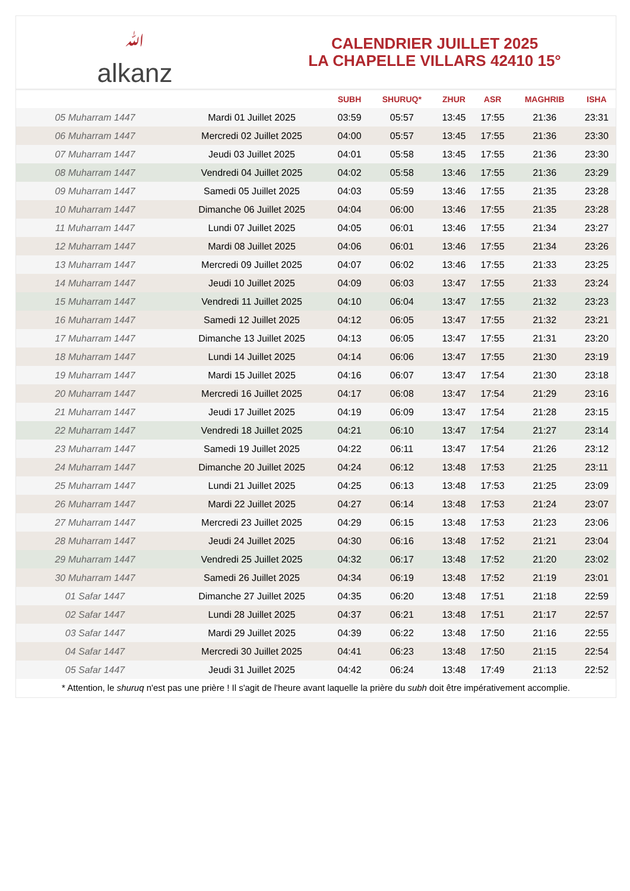ﷲalkanz
CALENDRIER JUILLET 2025
LA CHAPELLE VILLARS 42410 15°
| | | SUBH | SHURUQ* | ZHUR | ASR | MAGHRIB | ISHA |
| --- | --- | --- | --- | --- | --- | --- | --- |
| 05 Muharram 1447 | Mardi 01 Juillet 2025 | 03:59 | 05:57 | 13:45 | 17:55 | 21:36 | 23:31 |
| 06 Muharram 1447 | Mercredi 02 Juillet 2025 | 04:00 | 05:57 | 13:45 | 17:55 | 21:36 | 23:30 |
| 07 Muharram 1447 | Jeudi 03 Juillet 2025 | 04:01 | 05:58 | 13:45 | 17:55 | 21:36 | 23:30 |
| 08 Muharram 1447 | Vendredi 04 Juillet 2025 | 04:02 | 05:58 | 13:46 | 17:55 | 21:36 | 23:29 |
| 09 Muharram 1447 | Samedi 05 Juillet 2025 | 04:03 | 05:59 | 13:46 | 17:55 | 21:35 | 23:28 |
| 10 Muharram 1447 | Dimanche 06 Juillet 2025 | 04:04 | 06:00 | 13:46 | 17:55 | 21:35 | 23:28 |
| 11 Muharram 1447 | Lundi 07 Juillet 2025 | 04:05 | 06:01 | 13:46 | 17:55 | 21:34 | 23:27 |
| 12 Muharram 1447 | Mardi 08 Juillet 2025 | 04:06 | 06:01 | 13:46 | 17:55 | 21:34 | 23:26 |
| 13 Muharram 1447 | Mercredi 09 Juillet 2025 | 04:07 | 06:02 | 13:46 | 17:55 | 21:33 | 23:25 |
| 14 Muharram 1447 | Jeudi 10 Juillet 2025 | 04:09 | 06:03 | 13:47 | 17:55 | 21:33 | 23:24 |
| 15 Muharram 1447 | Vendredi 11 Juillet 2025 | 04:10 | 06:04 | 13:47 | 17:55 | 21:32 | 23:23 |
| 16 Muharram 1447 | Samedi 12 Juillet 2025 | 04:12 | 06:05 | 13:47 | 17:55 | 21:32 | 23:21 |
| 17 Muharram 1447 | Dimanche 13 Juillet 2025 | 04:13 | 06:05 | 13:47 | 17:55 | 21:31 | 23:20 |
| 18 Muharram 1447 | Lundi 14 Juillet 2025 | 04:14 | 06:06 | 13:47 | 17:55 | 21:30 | 23:19 |
| 19 Muharram 1447 | Mardi 15 Juillet 2025 | 04:16 | 06:07 | 13:47 | 17:54 | 21:30 | 23:18 |
| 20 Muharram 1447 | Mercredi 16 Juillet 2025 | 04:17 | 06:08 | 13:47 | 17:54 | 21:29 | 23:16 |
| 21 Muharram 1447 | Jeudi 17 Juillet 2025 | 04:19 | 06:09 | 13:47 | 17:54 | 21:28 | 23:15 |
| 22 Muharram 1447 | Vendredi 18 Juillet 2025 | 04:21 | 06:10 | 13:47 | 17:54 | 21:27 | 23:14 |
| 23 Muharram 1447 | Samedi 19 Juillet 2025 | 04:22 | 06:11 | 13:47 | 17:54 | 21:26 | 23:12 |
| 24 Muharram 1447 | Dimanche 20 Juillet 2025 | 04:24 | 06:12 | 13:48 | 17:53 | 21:25 | 23:11 |
| 25 Muharram 1447 | Lundi 21 Juillet 2025 | 04:25 | 06:13 | 13:48 | 17:53 | 21:25 | 23:09 |
| 26 Muharram 1447 | Mardi 22 Juillet 2025 | 04:27 | 06:14 | 13:48 | 17:53 | 21:24 | 23:07 |
| 27 Muharram 1447 | Mercredi 23 Juillet 2025 | 04:29 | 06:15 | 13:48 | 17:53 | 21:23 | 23:06 |
| 28 Muharram 1447 | Jeudi 24 Juillet 2025 | 04:30 | 06:16 | 13:48 | 17:52 | 21:21 | 23:04 |
| 29 Muharram 1447 | Vendredi 25 Juillet 2025 | 04:32 | 06:17 | 13:48 | 17:52 | 21:20 | 23:02 |
| 30 Muharram 1447 | Samedi 26 Juillet 2025 | 04:34 | 06:19 | 13:48 | 17:52 | 21:19 | 23:01 |
| 01 Safar 1447 | Dimanche 27 Juillet 2025 | 04:35 | 06:20 | 13:48 | 17:51 | 21:18 | 22:59 |
| 02 Safar 1447 | Lundi 28 Juillet 2025 | 04:37 | 06:21 | 13:48 | 17:51 | 21:17 | 22:57 |
| 03 Safar 1447 | Mardi 29 Juillet 2025 | 04:39 | 06:22 | 13:48 | 17:50 | 21:16 | 22:55 |
| 04 Safar 1447 | Mercredi 30 Juillet 2025 | 04:41 | 06:23 | 13:48 | 17:50 | 21:15 | 22:54 |
| 05 Safar 1447 | Jeudi 31 Juillet 2025 | 04:42 | 06:24 | 13:48 | 17:49 | 21:13 | 22:52 |
* Attention, le shuruq n'est pas une prière ! Il s'agit de l'heure avant laquelle la prière du subh doit être impérativement accomplie.